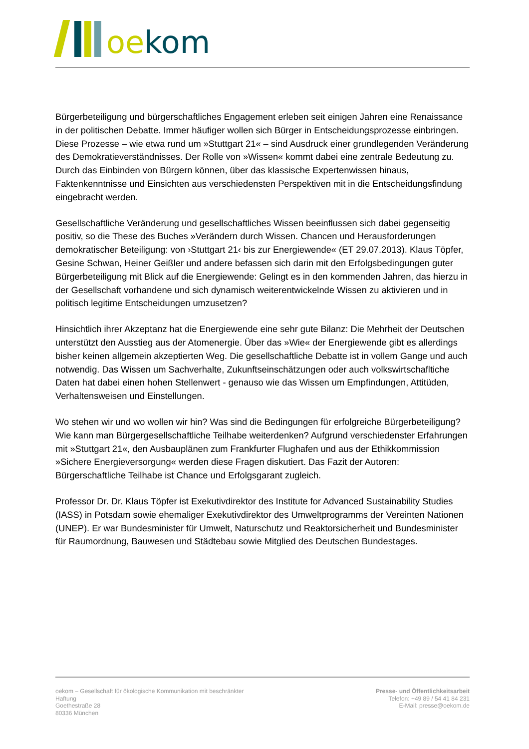oe kom
Bürgerbeteiligung und bürgerschaftliches Engagement erleben seit einigen Jahren eine Renaissance in der politischen Debatte. Immer häufiger wollen sich Bürger in Entscheidungsprozesse einbringen. Diese Prozesse – wie etwa rund um »Stuttgart 21« – sind Ausdruck einer grundlegenden Veränderung des Demokratieverständnisses. Der Rolle von »Wissen« kommt dabei eine zentrale Bedeutung zu. Durch das Einbinden von Bürgern können, über das klassische Expertenwissen hinaus, Faktenkenntnisse und Einsichten aus verschiedensten Perspektiven mit in die Entscheidungsfindung eingebracht werden.
Gesellschaftliche Veränderung und gesellschaftliches Wissen beeinflussen sich dabei gegenseitig positiv, so die These des Buches »Verändern durch Wissen. Chancen und Herausforderungen demokratischer Beteiligung: von ›Stuttgart 21‹ bis zur Energiewende« (ET 29.07.2013). Klaus Töpfer, Gesine Schwan, Heiner Geißler und andere befassen sich darin mit den Erfolgsbedingungen guter Bürgerbeteiligung mit Blick auf die Energiewende: Gelingt es in den kommenden Jahren, das hierzu in der Gesellschaft vorhandene und sich dynamisch weiterentwickelnde Wissen zu aktivieren und in politisch legitime Entscheidungen umzusetzen?
Hinsichtlich ihrer Akzeptanz hat die Energiewende eine sehr gute Bilanz: Die Mehrheit der Deutschen unterstützt den Ausstieg aus der Atomenergie. Über das »Wie« der Energiewende gibt es allerdings bisher keinen allgemein akzeptierten Weg. Die gesellschaftliche Debatte ist in vollem Gange und auch notwendig. Das Wissen um Sachverhalte, Zukunftseinschätzungen oder auch volkswirtschafltiche Daten hat dabei einen hohen Stellenwert - genauso wie das Wissen um Empfindungen, Attitüden, Verhaltensweisen und Einstellungen.
Wo stehen wir und wo wollen wir hin? Was sind die Bedingungen für erfolgreiche Bürgerbeteiligung? Wie kann man Bürgergesellschaftliche Teilhabe weiterdenken? Aufgrund verschiedenster Erfahrungen mit »Stuttgart 21«, den Ausbauplänen zum Frankfurter Flughafen und aus der Ethikkommission »Sichere Energieversorgung« werden diese Fragen diskutiert. Das Fazit der Autoren: Bürgerschaftliche Teilhabe ist Chance und Erfolgsgarant zugleich.
Professor Dr. Dr. Klaus Töpfer ist Exekutivdirektor des Institute for Advanced Sustainability Studies (IASS) in Potsdam sowie ehemaliger Exekutivdirektor des Umweltprogramms der Vereinten Nationen (UNEP). Er war Bundesminister für Umwelt, Naturschutz und Reaktorsicherheit und Bundesminister für Raumordnung, Bauwesen und Städtebau sowie Mitglied des Deutschen Bundestages.
oekom – Gesellschaft für ökologische Kommunikation mit beschränkter Haftung
Goethestraße 28
80336 München
Presse- und Öffentlichkeitsarbeit
Telefon: +49 89 / 54 41 84 231
E-Mail: presse@oekom.de